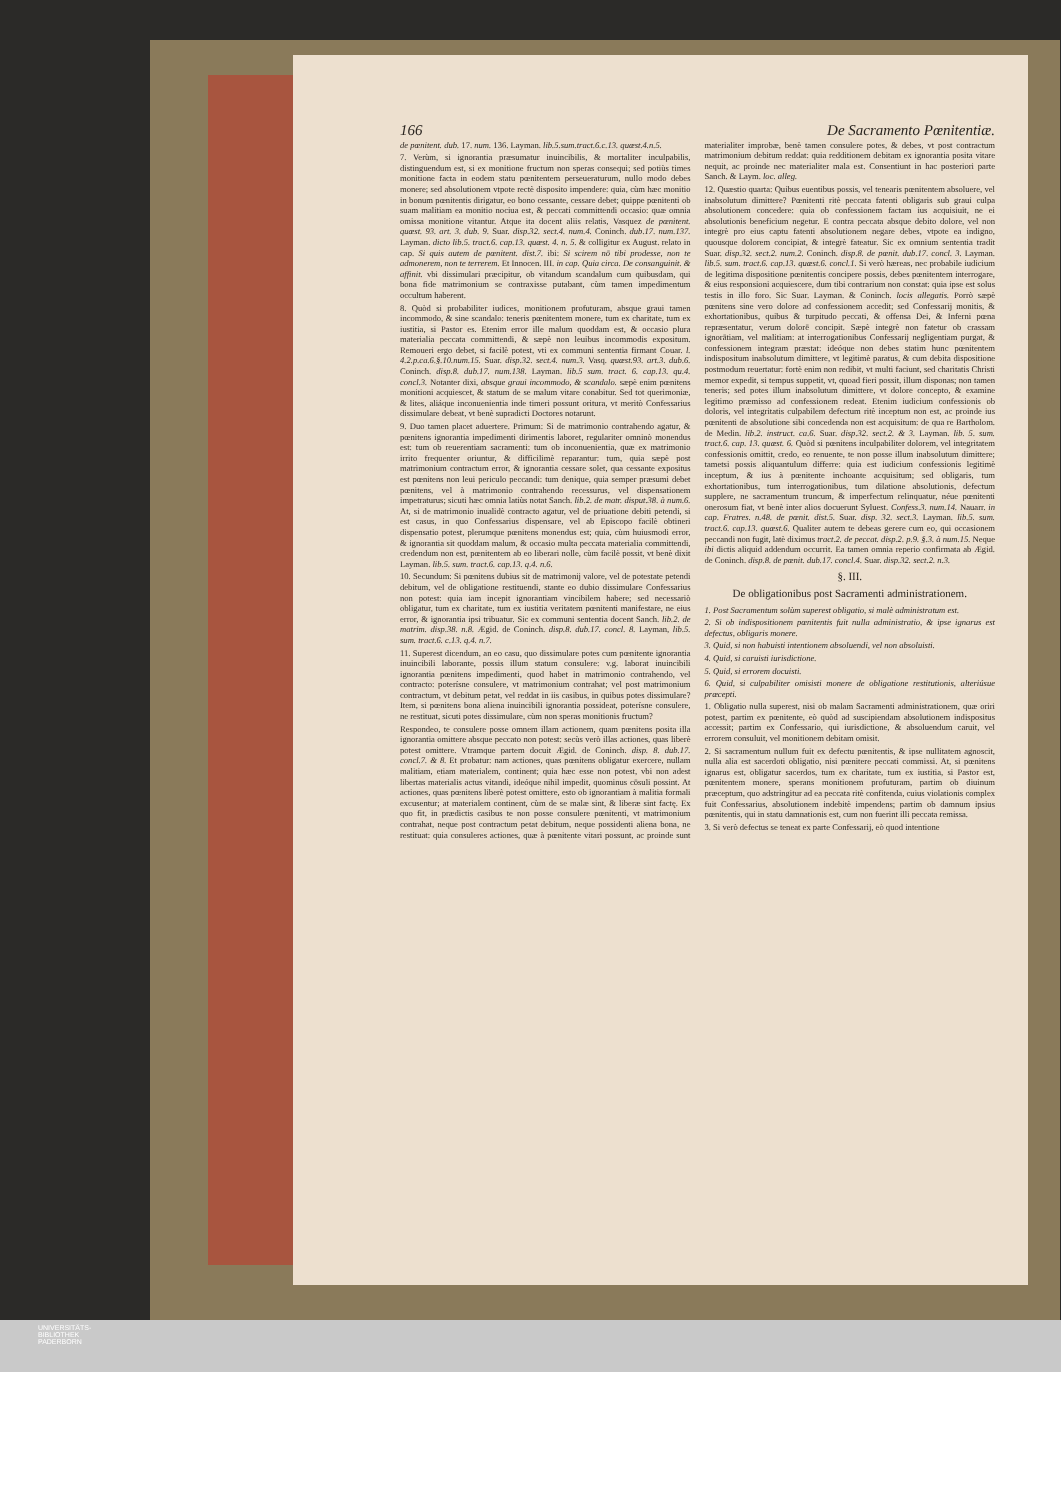166 De Sacramento Pœnitentiæ.
de pœnitent. dub. 17. num. 136. Layman. lib.5.sum.tract.6.c.13. quæst.4.n.5.
7. Verùm, si ignorantia præsumatur inuincibilis, & mortaliter inculpabilis, distinguendum est, si ex monitione fructum non speras consequi; sed potiùs times monitione facta in eodem statu pœnitentem perseueraturum, nullo modo debes monere; sed absolutionem vtpote rectè disposito impendere: quia, cùm hæc monitio in bonum pœnitentis dirigatur, eo bono cessante, cessare debet; quippe pœnitenti ob suam malitiam ea monitio nociua est, & peccati committendi occasio: quæ omnia omissa monitione vitantur. Atque ita docent aliis relatis, Vasquez de pœnitent. quæst. 93. art. 3. dub. 9. Suar. disp.32. sect.4. num.4. Coninch. dub.17. num.137. Layman. dicto lib.5. tract.6. cap.13. quæst. 4. n. 5. & colligitur ex August. relato in cap. Si quis autem de pœnitent. dist.7. ibi: Si scirem nō tibi prodesse, non te admonerem, non te terrerem. Et Innocen. III. in cap. Quia circa. De consanguinit. & affinit. vbi dissimulari præcipitur, ob vitandum scandalum cum quibusdam, qui bona fide matrimonium se contraxisse putabant, cùm tamen impedimentum occultum haberent.
8. Quòd si probabiliter iudices, monitionem profuturam, absque graui tamen incommodo, & sine scandalo: teneris pœnitentem monere, tum ex charitate, tum ex iustitia, si Pastor es. Etenim error ille malum quoddam est, & occasio plura materialia peccata committendi, & sæpè non leuibus incommodis expositum. Remoueri ergo debet, si facilè potest, vti ex communi sententia firmant Couar. l. 4.2.p.ca.6.§.10.num.15. Suar. disp.32. sect.4. num.3. Vasq. quæst.93. art.3. dub.6. Coninch. disp.8. dub.17. num.138. Layman. lib.5 sum. tract. 6. cap.13. qu.4. concl.3. Notanter dixi, absque graui incommodo, & scandalo. sæpè enim pœnitens monitioni acquiescet, & statum de se malum vitare conabitur. Sed tot querimoniæ, & lites, aliáque inconuenientia inde timeri possunt oritura, vt meritò Confessarius dissimulare debeat, vt benè supradicti Doctores notarunt.
9. Duo tamen placet aduertere. Primum: Si de matrimonio contrahendo agatur, & pœnitens ignorantia impedimenti dirimentis laboret, regulariter omninò monendus est: tum ob reuerentiam sacramenti: tum ob inconuenientia, quæ ex matrimonio irrito frequenter oriuntur, & difficilimè reparantur: tum, quia sæpè post matrimonium contractum error, & ignorantia cessare solet, qua cessante expositus est pœnitens non leui periculo peccandi: tum denique, quia semper præsumi debet pœnitens, vel à matrimonio contrahendo recessurus, vel dispensationem impetraturus; sicuti hæc omnia latiùs notat Sanch. lib.2. de matr. disput.38. à num.6. At, si de matrimonio inualidè contracto agatur, vel de priuatione debiti petendi, si est casus, in quo Confessarius dispensare, vel ab Episcopo facilè obtineri dispensatio potest, plerumque pœnitens monendus est; quia, cùm huiusmodi error, & ignorantia sit quoddam malum, & occasio multa peccata materialia committendi, credendum non est, pœnitentem ab eo liberari nolle, cùm facilè possit, vt benè dixit Layman. lib.5. sum. tract.6. cap.13. q.4. n.6.
10. Secundum: Si pœnitens dubius sit de matrimonij valore, vel de potestate petendi debitum, vel de obligatione restituendi, stante eo dubio dissimulare Confessarius non potest: quia iam incepit ignorantiam vincibilem habere; sed necessariò obligatur, tum ex charitate, tum ex iustitia veritatem pœnitenti manifestare, ne eius error, & ignorantia ipsi tribuatur. Sic ex communi sententia docent Sanch. lib.2. de matrim. disp.38. n.8. Ægid. de Coninch. disp.8. dub.17. concl. 8. Layman, lib.5. sum. tract.6. c.13. q.4. n.7.
11. Superest dicendum, an eo casu, quo dissimulare potes cum pœnitente ignorantia inuincibili laborante, possis illum statum consulere: v.g. laborat inuincibili ignorantia pœnitens impedimenti, quod habet in matrimonio contrahendo, vel contracto: poterísne consulere, vt matrimonium contrahat; vel post matrimonium contractum, vt debitum petat, vel reddat in iis casibus, in quibus potes dissimulare? Item, si pœnitens bona aliena inuincibili ignorantia possideat, poterísne consulere, ne restituat, sicuti potes dissimulare, cùm non speras monitionis fructum?
Respondeo, te consulere posse omnem illam actionem, quam pœnitens posita illa ignorantia omittere absque peccato non potest: secùs verò illas actiones, quas liberè potest omittere. Vtramque partem docuit Ægid. de Coninch. disp. 8. dub.17. concl.7. & 8. Et probatur: nam actiones, quas pœnitens obligatur exercere, nullam malitiam, etiam materialem, continent; quia hæc esse non potest, vbi non adest libertas materialis actus vitandi, ideóque nihil impedit, quominus cōsuli possint. At actiones, quas pœnitens liberè potest omittere, esto ob ignorantiam à malitia formali excusentur; at materialem continent, cùm de se malæ sint, & liberæ sint factę. Ex quo fit, in prædictis casibus te non posse consulere pœnitenti, vt matrimonium contrahat, neque post contractum petat debitum, neque possidenti aliena bona, ne restituat: quia consuleres actiones, quæ à pœnitente vitari possunt, ac proinde sunt materialiter improbæ, benè tamen consulere potes, & debes, vt post contractum matrimonium debitum reddat: quia redditionem debitam ex ignorantia posita vitare nequit, ac proinde nec materialiter mala est. Consentiunt in hac posteriori parte Sanch. & Laym. loc. alleg.
12. Quæstio quarta: Quibus euentibus possis, vel tenearis pœnitentem absoluere, vel inabsolutum dimittere? Pœnitenti ritè peccata fatenti obligaris sub graui culpa absolutionem concedere: quia ob confessionem factam ius acquisiuit, ne ei absolutionis beneficium negetur. E contra peccata absque debito dolore, vel non integrè pro eius captu fatenti absolutionem negare debes, vtpote ea indigno, quousque dolorem concipiat, & integrè fateatur. Sic ex omnium sententia tradit Suar. disp.32. sect.2. num.2. Coninch. disp.8. de pœnit. dub.17. concl. 3. Layman. lib.5. sum. tract.6. cap.13. quæst.6. concl.1. Si verò hæreas, nec probabile iudicium de legitima dispositione pœnitentis concipere possis, debes pœnitentem interrogare, & eius responsioni acquiescere, dum tibi contrarium non constat: quia ipse est solus testis in illo foro. Sic Suar. Layman. & Coninch. locis allegatis. Porrò sæpè pœnitens sine vero dolore ad confessionem accedit; sed Confessarij monitis, & exhortationibus, quibus & turpitudo peccati, & offensa Dei, & Inferni pœna repræsentatur, verum dolorē concipit. Sæpè integrè non fatetur ob crassam ignorātiam, vel malitiam: at interrogationibus Confessarij negligentiam purgat, & confessionem integram præstat: ideóque non debes statim hunc pœnitentem indispositum inabsolutum dimittere, vt legitimè paratus, & cum debita dispositione postmodum reuertatur: fortè enim non redibit, vt multi faciunt, sed charitatis Christi memor expedit, si tempus suppetit, vt, quoad fieri possit, illum disponas; non tamen teneris; sed potes illum inabsolutum dimittere, vt dolore concepto, & examine legitimo præmisso ad confessionem redeat. Etenim iudicium confessionis ob doloris, vel integritatis culpabilem defectum ritè inceptum non est, ac proinde ius pœnitenti de absolutione sibi concedenda non est acquisitum: de qua re Bartholom. de Medin. lib.2. instruct. ca.6. Suar. disp.32. sect.2. & 3. Layman. lib. 5. sum. tract.6. cap. 13. quæst. 6. Quòd si pœnitens inculpabiliter dolorem, vel integritatem confessionis omittit, credo, eo renuente, te non posse illum inabsolutum dimittere; tametsi possis aliquantulum differre: quia est iudicium confessionis legitimè inceptum, & ius à pœnitente inchoante acquisitum; sed obligaris, tum exhortationibus, tum interrogationibus, tum dilatione absolutionis, defectum supplere, ne sacramentum truncum, & imperfectum relinquatur, néue pœnitenti onerosum fiat, vt benè inter alios docuerunt Syluest. Confess.3. num.14. Nauarr. in cap. Fratres. n.48. de pœnit. dist.5. Suar. disp. 32. sect.3. Layman. lib.5. sum. tract.6. cap.13. quæst.6. Qualiter autem te debeas gerere cum eo, qui occasionem peccandi non fugit, latè diximus tract.2. de peccat. disp.2. p.9. §.3. à num.15. Neque ibi dictis aliquid addendum occurrit. Ea tamen omnia reperio confirmata ab Ægid. de Coninch. disp.8. de pœnit. dub.17. concl.4. Suar. disp.32. sect.2. n.3.
§. III.
De obligationibus post Sacramenti administrationem.
1. Post Sacramentum solùm superest obligatio, si malè administratum est.
2. Si ob indispositionem pœnitentis fuit nulla administratio, & ipse ignarus est defectus, obligaris monere.
3. Quid, si non habuisti intentionem absoluendi, vel non absoluisti.
4. Quid, si caruisti iurisdictione.
5. Quid, si errorem docuisti.
6. Quid, si culpabiliter omisisti monere de obligatione restitutionis, alteriúsue præcepti.
1. Obligatio nulla superest, nisi ob malam Sacramenti administrationem, quæ oriri potest, partim ex pœnitente, eò quòd ad suscipiendam absolutionem indispositus accessit; partim ex Confessario, qui iurisdictione, & absoluendum caruit, vel errorem consuluit, vel monitionem debitam omisit.
2. Si sacramentum nullum fuit ex defectu pœnitentis, & ipse nullitatem agnoscit, nulla alia est sacerdoti obligatio, nisi pœnitere peccati commissi. At, si pœnitens ignarus est, obligatur sacerdos, tum ex charitate, tum ex iustitia, si Pastor est, pœnitentem monere, sperans monitionem profuturam, partim ob diuinum præceptum, quo adstringitur ad ea peccata ritè confitenda, cuius violationis complex fuit Confessarius, absolutionem indebitè impendens; partim ob damnum ipsius pœnitentis, qui in statu damnationis est, cum non fuerint illi peccata remissa.
3. Si verò defectus se teneat ex parte Confessarij, eò quod intentione
UNIVERSITÄTS-
BIBLIOTHEK
PADERBORN